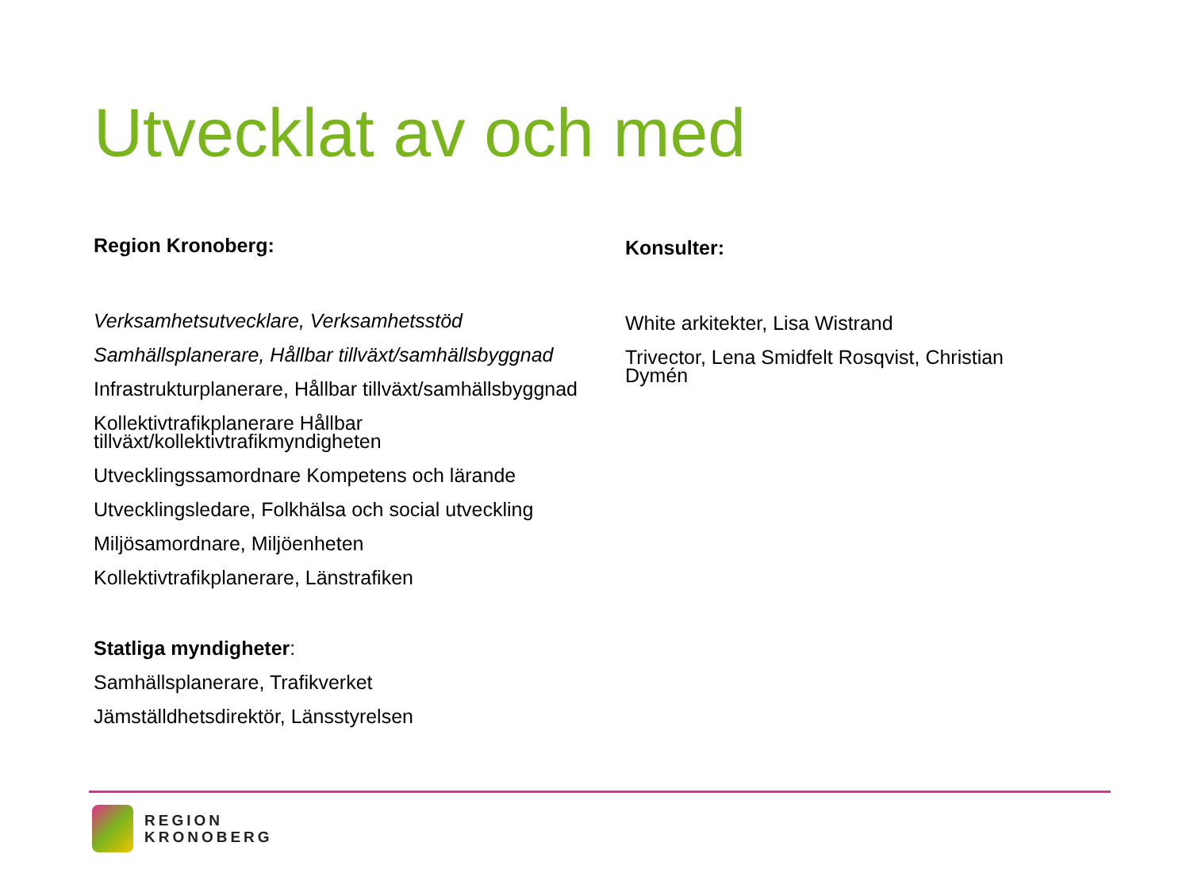Utvecklat av och med
Region Kronoberg:
Verksamhetsutvecklare, Verksamhetsstöd
Samhällsplanerare, Hållbar tillväxt/samhällsbyggnad
Infrastrukturplanerare, Hållbar tillväxt/samhällsbyggnad
Kollektivtrafikplanerare Hållbar tillväxt/kollektivtrafikmyndigheten
Utvecklingssamordnare Kompetens och lärande
Utvecklingsledare, Folkhälsa och social utveckling
Miljösamordnare, Miljöenheten
Kollektivtrafikplanerare, Länstrafiken
Statliga myndigheter:
Samhällsplanerare, Trafikverket
Jämställdhetsdirektör, Länsstyrelsen
Konsulter:
White arkitekter, Lisa Wistrand
Trivector, Lena Smidfelt Rosqvist, Christian Dymén
REGION
KRONOBERG